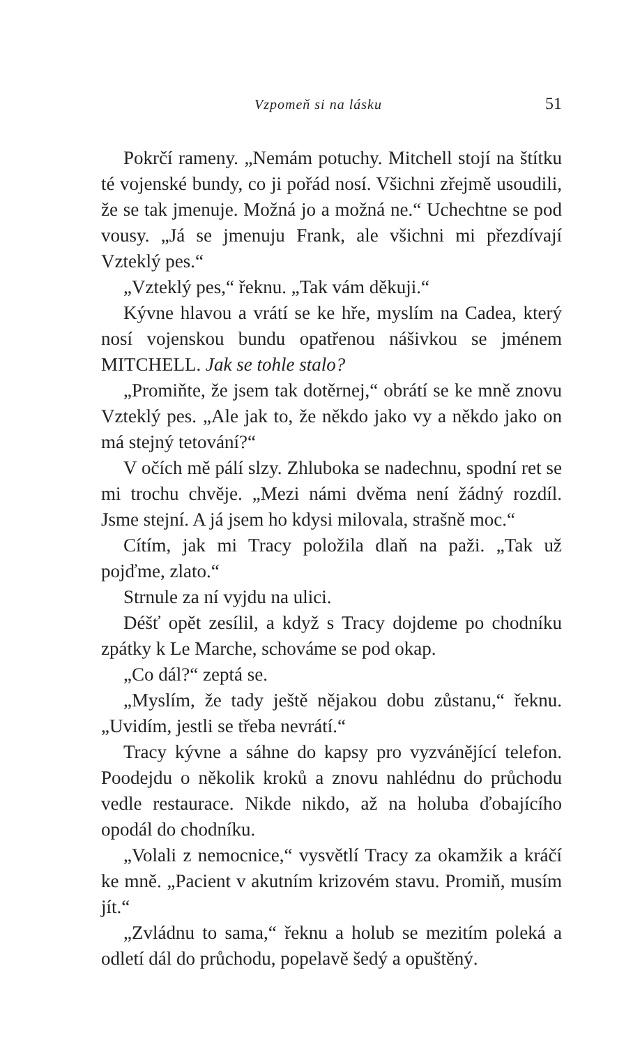Vzpomeň si na lásku 51
Pokrčí rameny. „Nemám potuchy. Mitchell stojí na štítku té vojenské bundy, co ji pořád nosí. Všichni zřejmě usoudili, že se tak jmenuje. Možná jo a možná ne.“ Uchechtne se pod vousy. „Já se jmenuju Frank, ale všichni mi přezdívají Vzteklý pes.“
„Vzteklý pes,“ řeknu. „Tak vám děkuji.“
Kývne hlavou a vrátí se ke hře, myslím na Cadea, který nosí vojenskou bundu opatřenou nášivkou se jménem MITCHELL. Jak se tohle stalo?
„Promiňte, že jsem tak dotěrnej,“ obrátí se ke mně znovu Vzteklý pes. „Ale jak to, že někdo jako vy a někdo jako on má stejný tetování?“
V očích mě pálí slzy. Zhluboka se nadechnu, spodní ret se mi trochu chvěje. „Mezi námi dvěma není žádný rozdíl. Jsme stejní. A já jsem ho kdysi milovala, strašně moc.“
Cítím, jak mi Tracy položila dlaň na paži. „Tak už pojďme, zlato.“
Strnule za ní vyjdu na ulici.
Déšť opět zesílil, a když s Tracy dojdeme po chodníku zpátky k Le Marche, schováme se pod okap.
„Co dál?“ zeptá se.
„Myslím, že tady ještě nějakou dobu zůstanu,“ řeknu. „Uvidím, jestli se třeba nevrátí.“
Tracy kývne a sáhne do kapsy pro vyzvánějící telefon. Poodejdu o několik kroků a znovu nahlédnu do průchodu vedle restaurace. Nikde nikdo, až na holuba ďobajícího opodál do chodníku.
„Volali z nemocnice,“ vysvětlí Tracy za okamžik a kráčí ke mně. „Pacient v akutním krizovém stavu. Promiň, musím jít.“
„Zvládnu to sama,“ řeknu a holub se mezitím poleká a odletí dál do průchodu, popelavě šedý a opuštěný.